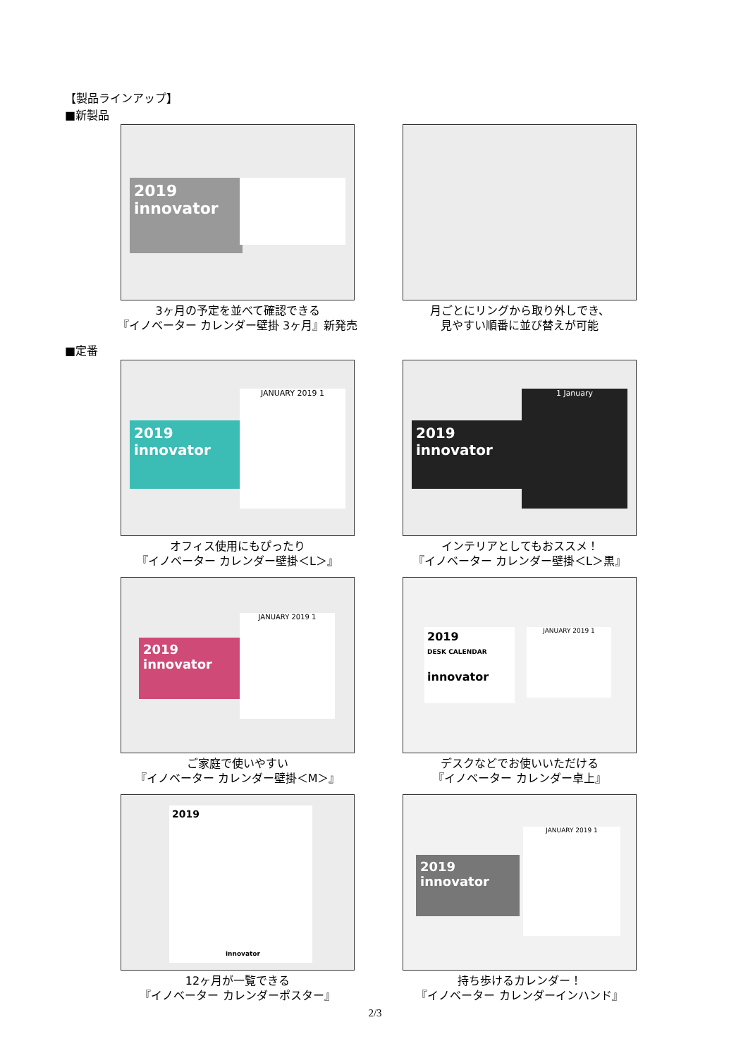【製品ラインアップ】
■新製品
2019
innovator
3ヶ月の予定を並べて確認できる
『イノベーター カレンダー壁掛 3ヶ月』新発売
月ごとにリングから取り外しでき、
見やすい順番に並び替えが可能
■定番
2019
innovator
JANUARY 2019 1
オフィス使用にもぴったり
『イノベーター カレンダー壁掛＜L＞』
2019
innovator
1 January
インテリアとしてもおススメ！
『イノベーター カレンダー壁掛＜L＞黒』
2019
innovator
JANUARY 2019 1
ご家庭で使いやすい
『イノベーター カレンダー壁掛＜M＞』
2019
DESK CALENDAR
innovator
JANUARY 2019 1
デスクなどでお使いいただける
『イノベーター カレンダー卓上』
2019
innovator
12ヶ月が一覧できる
『イノベーター カレンダーポスター』
2019
innovator
JANUARY 2019 1
持ち歩けるカレンダー！
『イノベーター カレンダーインハンド』
2/3